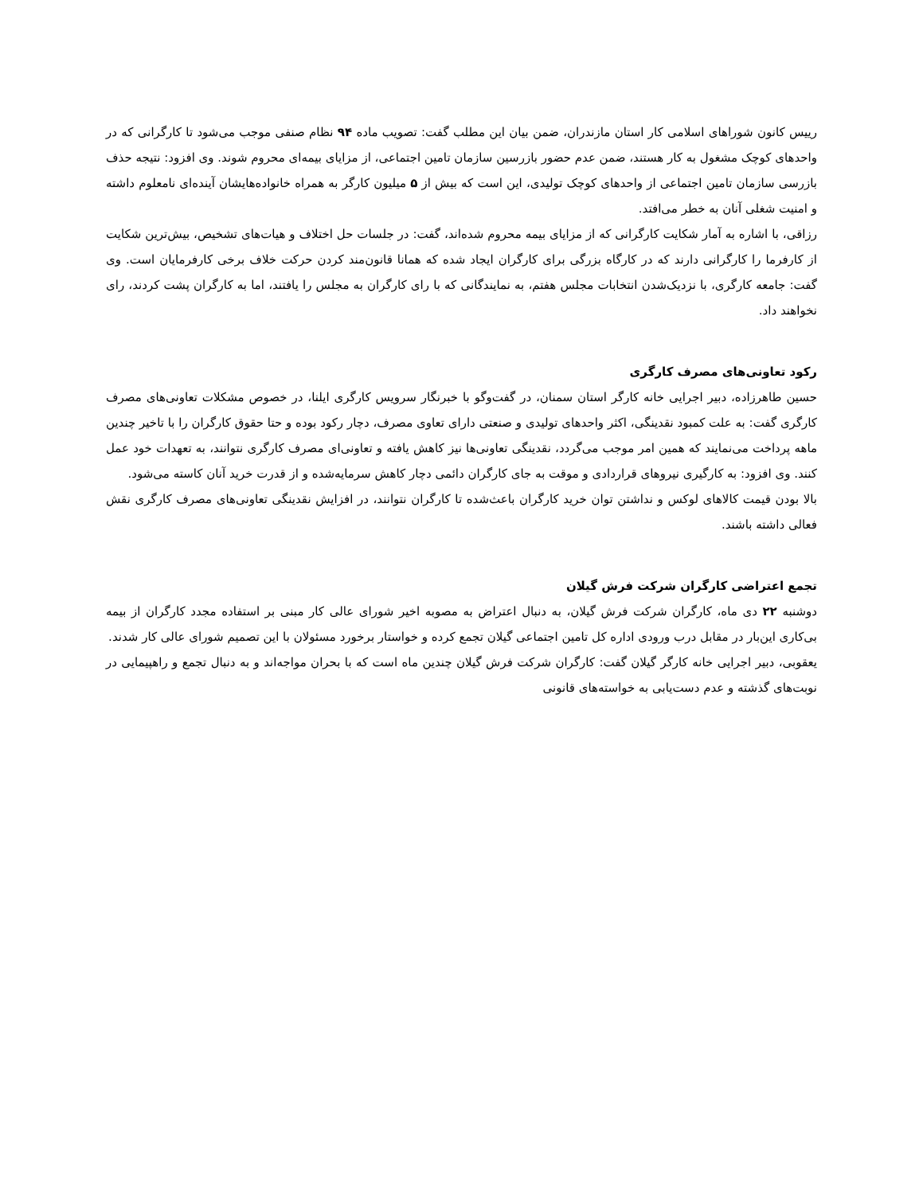رییس کانون شوراهای اسلامی کار استان مازندران، ضمن بیان این مطلب گفت: تصویب ماده ۹۴ نظام صنفی موجب می‌شود تا کارگرانی که در واحدهای کوچک مشغول به کار هستند، ضمن عدم حضور بازرسین سازمان تامین اجتماعی، از مزایای بیمه‌ای محروم شوند. وی افزود: نتیجه حذف بازرسی سازمان تامین اجتماعی از واحدهای کوچک تولیدی، این است که بیش از ۵ میلیون کارگر به همراه خانواده‌هایشان آینده‌ای نامعلوم داشته و امنیت شغلی آنان به خطر می‌افتد.
رزاقی، با اشاره به آمار شکایت کارگرانی که از مزایای بیمه محروم شده‌اند، گفت: در جلسات حل اختلاف و هیات‌های تشخیص، بیش‌ترین شکایت از کارفرما را کارگرانی دارند که در کارگاه بزرگی برای کارگران ایجاد شده که همانا قانون‌مند کردن حرکت خلاف برخی کارفرمایان است. وی گفت: جامعه کارگری، با نزدیک‌شدن انتخابات مجلس هفتم، به نمایندگانی که با رای کارگران به مجلس را یافتند، اما به کارگران پشت کردند، رای نخواهند داد.
رکود تعاونی‌های مصرف کارگری
حسین طاهرزاده، دبیر اجرایی خانه کارگر استان سمنان، در گفت‌وگو با خبرنگار سرویس کارگری ایلنا، در خصوص مشکلات تعاونی‌های مصرف کارگری گفت: به علت کمبود نقدینگی، اکثر واحدهای تولیدی و صنعتی دارای تعاوی مصرف، دچار رکود بوده و حتا حقوق کارگران را با تاخیر چندین ماهه پرداخت می‌نمایند که همین امر موجب می‌گردد، نقدینگی تعاونی‌ها نیز کاهش یافته و تعاونی‌ای مصرف کارگری نتوانند، به تعهدات خود عمل کنند. وی افزود: به کارگیری نیروهای قراردادی و موقت به جای کارگران دائمی دچار کاهش سرمایه‌شده و از قدرت خرید آنان کاسته می‌شود.
بالا بودن قیمت کالاهای لوکس و نداشتن توان خرید کارگران باعث‌شده تا کارگران نتوانند، در افزایش نقدینگی تعاونی‌های مصرف کارگری نقش فعالی داشته باشند.
تجمع اعتراضی کارگران شرکت فرش گیلان
دوشنبه ۲۲ دی ماه، کارگران شرکت فرش گیلان، به دنبال اعتراض به مصوبه اخیر شورای عالی کار مبنی بر استفاده مجدد کارگران از بیمه بی‌کاری این‌بار در مقابل درب ورودی اداره کل تامین اجتماعی گیلان تجمع کرده و خواستار برخورد مسئولان با این تصمیم شورای عالی کار شدند.
یعقوبی، دبیر اجرایی خانه کارگر گیلان گفت: کارگران شرکت فرش گیلان چندین ماه است که با بحران مواجه‌اند و به دنبال تجمع و راهپیمایی در نوبت‌های گذشته و عدم دست‌یابی به خواسته‌های قانونی